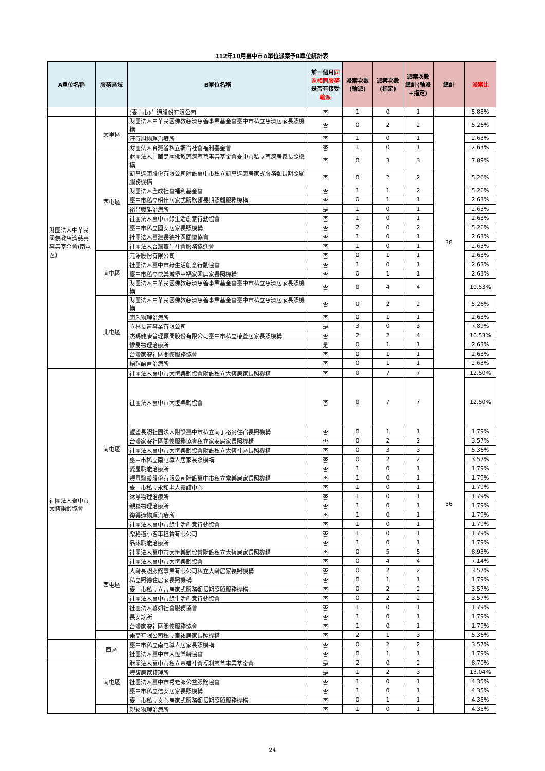112年10月臺中市A單位派案予B單位統計表
| A單位名稱 | 服務區域 | B單位名稱 | 前一個月 同區相同服務 是否有接受 輪派 | 派案次數(輪派) | 派案次數(指定) | 派案次數總計(輪派+指定) | 總計 | 派案比 |
| --- | --- | --- | --- | --- | --- | --- | --- | --- |
| | | (臺中市)生通股份有限公司 | 否 | 1 | 0 | 1 | | 5.88% |
| 財團法人中華民國佛教慈濟慈善事業基金會(南屯區) | 大里區 | 財團法人中華民國佛教慈濟慈善事業基金會臺中市私立慈濟居家長照機構 | 否 | 0 | 2 | 2 | 38 | 5.26% |
| | | 汪時旭物理治療所 | 否 | 1 | 0 | 1 | | 2.63% |
| | | 財團法人台灣省私立毓得社會福利基金會 | 否 | 1 | 0 | 1 | | 2.63% |
| | 西屯區 | 財團法人中華民國佛教慈濟慈善事業基金會臺中市私立慈濟居家長照機構 | 否 | 0 | 3 | 3 | | 7.89% |
| | | 凱寧達康股份有限公司附設臺中市私立凱寧達康居家式服務類長期照顧服務機構 | 否 | 0 | 2 | 2 | | 5.26% |
| | | 財團法人全成社會福利基金會 | 否 | 1 | 1 | 2 | | 5.26% |
| | | 臺中市私立明佳居家式服務類長期照顧服務機構 | 否 | 0 | 1 | 1 | | 2.63% |
| | | 裕昌職能治療所 | 是 | 1 | 0 | 1 | | 2.63% |
| | | 社團法人臺中市綠生活創意行動協會 | 否 | 1 | 0 | 1 | | 2.63% |
| | | 臺中市私立國安居家長照機構 | 否 | 2 | 0 | 2 | | 5.26% |
| | | 社團法人臺灣長德社區關懷協會 | 否 | 1 | 0 | 1 | | 2.63% |
| | | 社團法人台灣寶生社會服務協進會 | 否 | 1 | 0 | 1 | | 2.63% |
| | 南屯區 | 元澤股份有限公司 | 否 | 0 | 1 | 1 | | 2.63% |
| | | 社團法人臺中市綠生活創意行動協會 | 否 | 1 | 0 | 1 | | 2.63% |
| | | 臺中市私立快樂城堡幸福家園居家長照機構 | 否 | 0 | 1 | 1 | | 2.63% |
| | | 財團法人中華民國佛教慈濟慈善事業基金會臺中市私立慈濟居家長照機構 | 否 | 0 | 4 | 4 | | 10.53% |
| | 北屯區 | 財團法人中華民國佛教慈濟慈善事業基金會臺中市私立慈濟居家長照機構 | 否 | 0 | 2 | 2 | | 5.26% |
| | | 康禾物理治療所 | 否 | 0 | 1 | 1 | | 2.63% |
| | | 立林長青事業有限公司 | 是 | 3 | 0 | 3 | | 7.89% |
| | | 杰瑪健康管理顧問股份有限公司臺中市私立椿萱居家長照機構 | 否 | 2 | 2 | 4 | | 10.53% |
| | | 惟易物理治療所 | 是 | 0 | 1 | 1 | | 2.63% |
| | | 台灣家安社區關懷服務協會 | 否 | 0 | 1 | 1 | | 2.63% |
| | | 語輝語言治療所 | 否 | 0 | 1 | 1 | | 2.63% |
| 社團法人臺中市大恆樂齡協會 | 南屯區 | 社團法人臺中市大恆樂齡協會附設私立大恆居家長照機構 | 否 | 0 | 7 | 7 | 56 | 12.50% |
| | | 社團法人臺中市大恆樂齡協會 | 否 | 0 | 7 | 7 | | 12.50% |
| | | 豐盛長照社團法人附設臺中市私立南丁格爾住宿長照機構 | 否 | 0 | 1 | 1 | | 1.79% |
| | | 台灣家安社區關懷服務協會私立家安居家長照機構 | 否 | 0 | 2 | 2 | | 3.57% |
| | | 社團法人臺中市大恆樂齡協會附設私立大恆社區長照機構 | 否 | 0 | 3 | 3 | | 5.36% |
| | | 臺中市私立南屯職人居家長照機構 | 否 | 0 | 2 | 2 | | 3.57% |
| | | 愛屋職能治療所 | 否 | 1 | 0 | 1 | | 1.79% |
| | | 豐恩醫養股份有限公司附設臺中市私立常樂居家長照機構 | 否 | 1 | 0 | 1 | | 1.79% |
| | | 臺中市私立永和老人養護中心 | 否 | 1 | 0 | 1 | | 1.79% |
| | | 沐恩物理治療所 | 否 | 1 | 0 | 1 | | 1.79% |
| | | 親崧物理治療所 | 否 | 1 | 0 | 1 | | 1.79% |
| | | 復得適物理治療所 | 否 | 1 | 0 | 1 | | 1.79% |
| | | 社團法人臺中市綠生活創意行動協會 | 否 | 1 | 0 | 1 | | 1.79% |
| | | 樂格適小客車租賃有限公司 | 否 | 1 | 0 | 1 | | 1.79% |
| | | 品沐職能治療所 | 否 | 1 | 0 | 1 | | 1.79% |
| | 西屯區 | 社團法人臺中市大恆樂齡協會附設私立大恆居家長照機構 | 否 | 0 | 5 | 5 | | 8.93% |
| | | 社團法人臺中市大恆樂齡協會 | 否 | 0 | 4 | 4 | | 7.14% |
| | | 大齡長照服務事業有限公司私立大齡居家長照機構 | 否 | 0 | 2 | 2 | | 3.57% |
| | | 私立照德住居家長照機構 | 否 | 0 | 1 | 1 | | 1.79% |
| | | 臺中市私立立吉居家式服務類長期照顧服務機構 | 否 | 0 | 2 | 2 | | 3.57% |
| | | 社團法人臺中市綠生活創意行動協會 | 否 | 0 | 2 | 2 | | 3.57% |
| | | 社團法人馨如社會服務協會 | 否 | 1 | 0 | 1 | | 1.79% |
| | | 長安診所 | 否 | 1 | 0 | 1 | | 1.79% |
| | | 台灣家安社區關懷服務協會 | 否 | 1 | 0 | 1 | | 1.79% |
| | | 秉高有限公司私立東祐居家長照機構 | 否 | 2 | 1 | 3 | | 5.36% |
| | 西區 | 臺中市私立南屯職人居家長照機構 | 否 | 0 | 2 | 2 | | 3.57% |
| | | 社團法人臺中市大恆樂齡協會 | 否 | 0 | 1 | 1 | | 1.79% |
| | 南屯區 | 財團法人臺中市私立豐盛社會福利慈善事業基金會 | 是 | 2 | 0 | 2 | | 8.70% |
| | | 豐馥居家護理所 | 是 | 1 | 2 | 3 | | 13.04% |
| | | 社團法人臺中市秀老郎公益服務協會 | 否 | 1 | 0 | 1 | | 4.35% |
| | | 臺中市私立信安居家長照機構 | 否 | 1 | 0 | 1 | | 4.35% |
| | | 臺中市私立文心居家式服務類長期照顧服務機構 | 否 | 0 | 1 | 1 | | 4.35% |
| | | 親崧物理治療所 | 否 | 1 | 0 | 1 | | 4.35% |
24